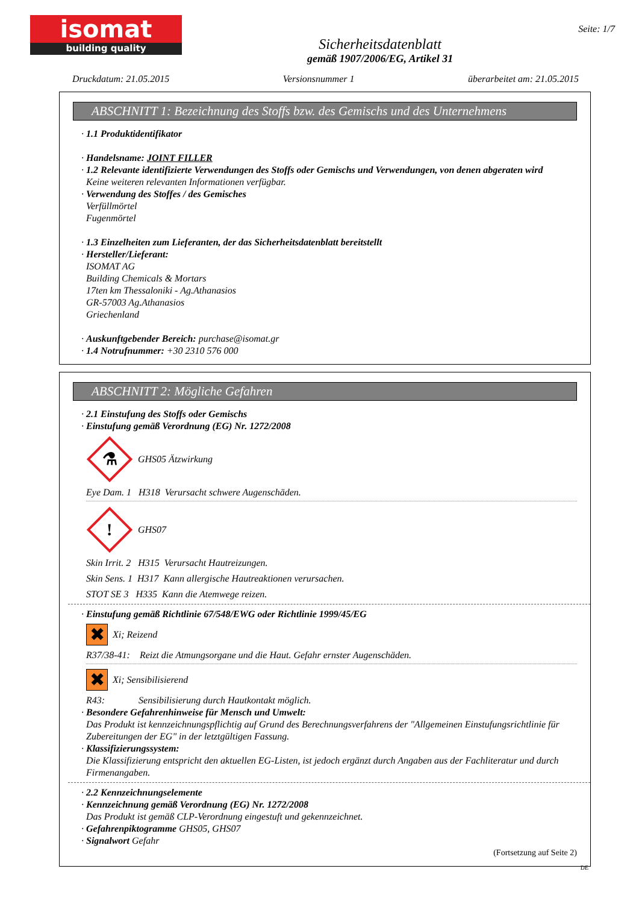isomat
building quality
Sicherheitsdatenblatt
gemäß 1907/2006/EG, Artikel 31
Seite: 1/7
Druckdatum: 21.05.2015 Versionsnummer 1 überarbeitet am: 21.05.2015
ABSCHNITT 1: Bezeichnung des Stoffs bzw. des Gemischs und des Unternehmens
· 1.1 Produktidentifikator
· Handelsname: JOINT FILLER
· 1.2 Relevante identifizierte Verwendungen des Stoffs oder Gemischs und Verwendungen, von denen abgeraten wird
Keine weiteren relevanten Informationen verfügbar.
· Verwendung des Stoffes / des Gemisches
Verfüllmörtel
Fugenmörtel
· 1.3 Einzelheiten zum Lieferanten, der das Sicherheitsdatenblatt bereitstellt
· Hersteller/Lieferant:
ISOMAT AG
Building Chemicals & Mortars
17ten km Thessaloniki - Ag.Athanasios
GR-57003 Ag.Athanasios
Griechenland
· Auskunftgebender Bereich: purchase@isomat.gr
· 1.4 Notrufnummer: +30 2310 576 000
ABSCHNITT 2: Mögliche Gefahren
· 2.1 Einstufung des Stoffs oder Gemischs
· Einstufung gemäß Verordnung (EG) Nr. 1272/2008
⚗
GHS05 Ätzwirkung
Eye Dam. 1 H318 Verursacht schwere Augenschäden.
!
GHS07
Skin Irrit. 2 H315 Verursacht Hautreizungen.
Skin Sens. 1 H317 Kann allergische Hautreaktionen verursachen.
STOT SE 3 H335 Kann die Atemwege reizen.
· Einstufung gemäß Richtlinie 67/548/EWG oder Richtlinie 1999/45/EG
✖
Xi; Reizend
R37/38-41: Reizt die Atmungsorgane und die Haut. Gefahr ernster Augenschäden.
✖
Xi; Sensibilisierend
R43: Sensibilisierung durch Hautkontakt möglich.
· Besondere Gefahrenhinweise für Mensch und Umwelt:
Das Produkt ist kennzeichnungspflichtig auf Grund des Berechnungsverfahrens der "Allgemeinen Einstufungsrichtlinie für Zubereitungen der EG" in der letztgültigen Fassung.
· Klassifizierungssystem:
Die Klassifizierung entspricht den aktuellen EG-Listen, ist jedoch ergänzt durch Angaben aus der Fachliteratur und durch Firmenangaben.
· 2.2 Kennzeichnungselemente
· Kennzeichnung gemäß Verordnung (EG) Nr. 1272/2008
Das Produkt ist gemäß CLP-Verordnung eingestuft und gekennzeichnet.
· Gefahrenpiktogramme GHS05, GHS07
· Signalwort Gefahr
(Fortsetzung auf Seite 2)
DE